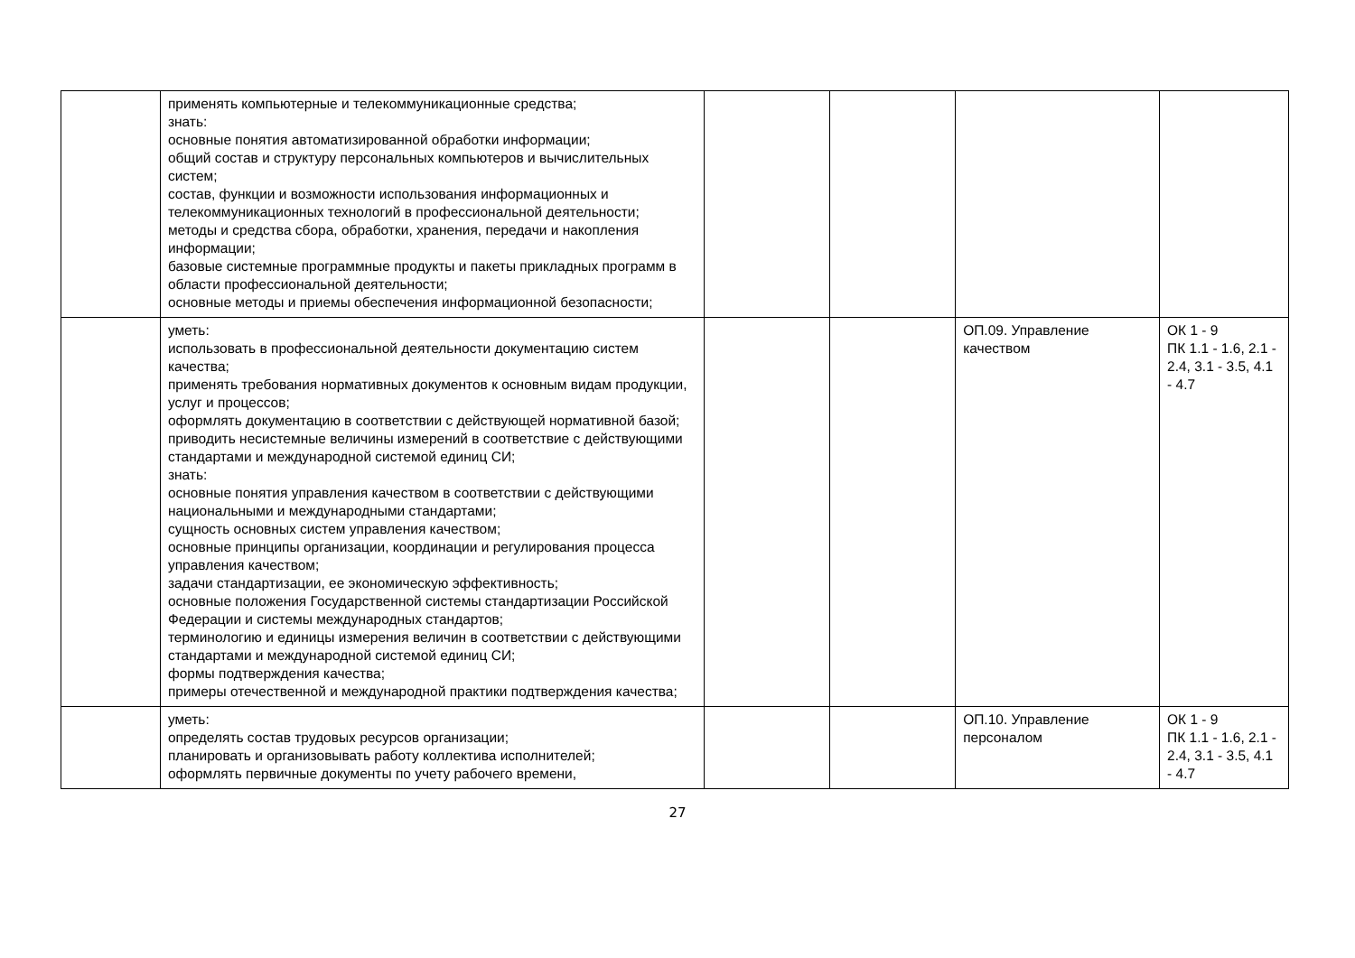| | применять компьютерные и телекоммуникационные средства; знать: основные понятия автоматизированной обработки информации; общий состав и структуру персональных компьютеров и вычислительных систем; состав, функции и возможности использования информационных и телекоммуникационных технологий в профессиональной деятельности; методы и средства сбора, обработки, хранения, передачи и накопления информации; базовые системные программные продукты и пакеты прикладных программ в области профессиональной деятельности; основные методы и приемы обеспечения информационной безопасности; | | | | |
| | уметь: использовать в профессиональной деятельности документацию систем качества; применять требования нормативных документов к основным видам продукции, услуг и процессов; оформлять документацию в соответствии с действующей нормативной базой; приводить несистемные величины измерений в соответствие с действующими стандартами и международной системой единиц СИ; знать: основные понятия управления качеством в соответствии с действующими национальными и международными стандартами; сущность основных систем управления качеством; основные принципы организации, координации и регулирования процесса управления качеством; задачи стандартизации, ее экономическую эффективность; основные положения Государственной системы стандартизации Российской Федерации и системы международных стандартов; терминологию и единицы измерения величин в соответствии с действующими стандартами и международной системой единиц СИ; формы подтверждения качества; примеры отечественной и международной практики подтверждения качества; | | | ОП.09. Управление качеством | ОК 1 - 9 ПК 1.1 - 1.6, 2.1 - 2.4, 3.1 - 3.5, 4.1 - 4.7 |
| | уметь: определять состав трудовых ресурсов организации; планировать и организовывать работу коллектива исполнителей; оформлять первичные документы по учету рабочего времени, | | | ОП.10. Управление персоналом | ОК 1 - 9 ПК 1.1 - 1.6, 2.1 - 2.4, 3.1 - 3.5, 4.1 - 4.7 |
27